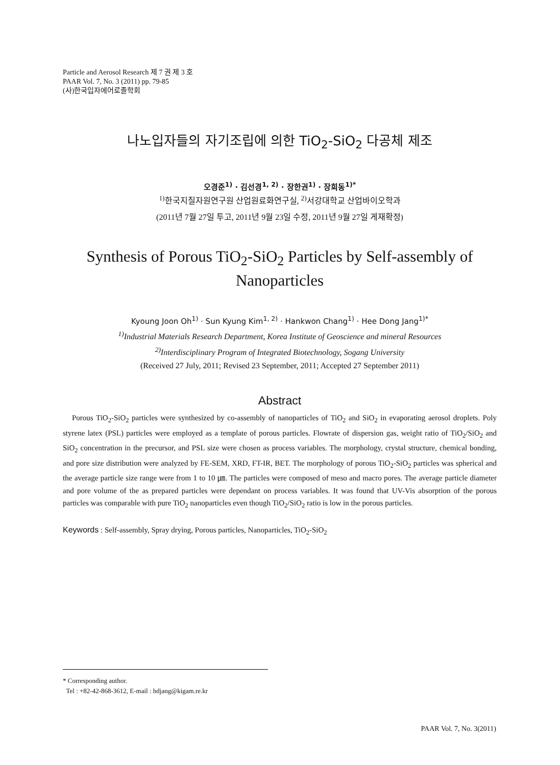Particle and Aerosol Research 제 7 권 제 3 호
PAAR Vol. 7, No. 3 (2011) pp. 79-85
(사)한국입자에어로졸학회
나노입자들의 자기조립에 의한 TiO<sub>2</sub>-SiO<sub>2</sub> 다공체 제조
오경준<sup>1)</sup> · 김선경<sup>1, 2)</sup> · 장한권<sup>1)</sup> · 장희동<sup>1)*</sup>
<sup>1)</sup> 한국지질자원연구원 산업원료화연구실, <sup>2)</sup>서강대학교 산업바이오학과
(2011년 7월 27일 투고, 2011년 9월 23일 수정, 2011년 9월 27일 게재확정)
Synthesis of Porous TiO<sub>2</sub>-SiO<sub>2</sub> Particles by Self-assembly of Nanoparticles
Kyoung Joon Oh<sup>1)</sup> · Sun Kyung Kim<sup>1, 2)</sup> · Hankwon Chang<sup>1)</sup> · Hee Dong Jang<sup>1)*</sup>
<sup>1)</sup> Industrial Materials Research Department, Korea Institute of Geoscience and mineral Resources
<sup>2)</sup> Interdisciplinary Program of Integrated Biotechnology, Sogang University
(Received 27 July, 2011; Revised 23 September, 2011; Accepted 27 September 2011)
Abstract
Porous TiO<sub>2</sub>-SiO<sub>2</sub> particles were synthesized by co-assembly of nanoparticles of TiO<sub>2</sub> and SiO<sub>2</sub> in evaporating aerosol droplets. Poly styrene latex (PSL) particles were employed as a template of porous particles. Flowrate of dispersion gas, weight ratio of TiO<sub>2</sub>/SiO<sub>2</sub> and SiO<sub>2</sub> concentration in the precursor, and PSL size were chosen as process variables. The morphology, crystal structure, chemical bonding, and pore size distribution were analyzed by FE-SEM, XRD, FT-IR, BET. The morphology of porous TiO<sub>2</sub>-SiO<sub>2</sub> particles was spherical and the average particle size range were from 1 to 10 ㎛. The particles were composed of meso and macro pores. The average particle diameter and pore volume of the as prepared particles were dependant on process variables. It was found that UV-Vis absorption of the porous particles was comparable with pure TiO<sub>2</sub> nanoparticles even though TiO<sub>2</sub>/SiO<sub>2</sub> ratio is low in the porous particles.
Keywords : Self-assembly, Spray drying, Porous particles, Nanoparticles, TiO<sub>2</sub>-SiO<sub>2</sub>
* Corresponding author.
Tel : +82-42-868-3612, E-mail : hdjang@kigam.re.kr
PAAR Vol. 7, No. 3(2011)